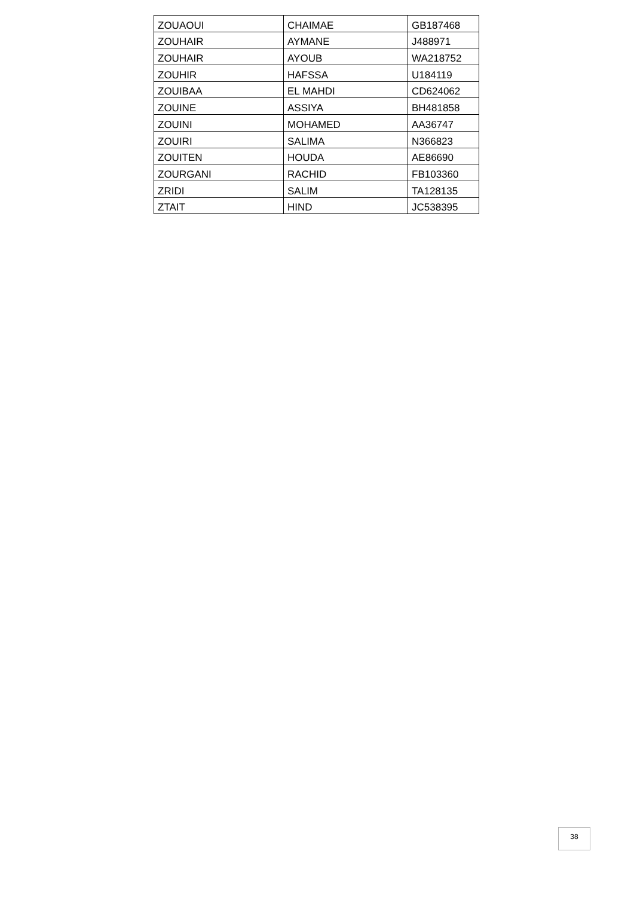| ZOUAOUI | CHAIMAE | GB187468 |
| ZOUHAIR | AYMANE | J488971 |
| ZOUHAIR | AYOUB | WA218752 |
| ZOUHIR | HAFSSA | U184119 |
| ZOUIBAA | EL MAHDI | CD624062 |
| ZOUINE | ASSIYA | BH481858 |
| ZOUINI | MOHAMED | AA36747 |
| ZOUIRI | SALIMA | N366823 |
| ZOUITEN | HOUDA | AE86690 |
| ZOURGANI | RACHID | FB103360 |
| ZRIDI | SALIM | TA128135 |
| ZTAIT | HIND | JC538395 |
38